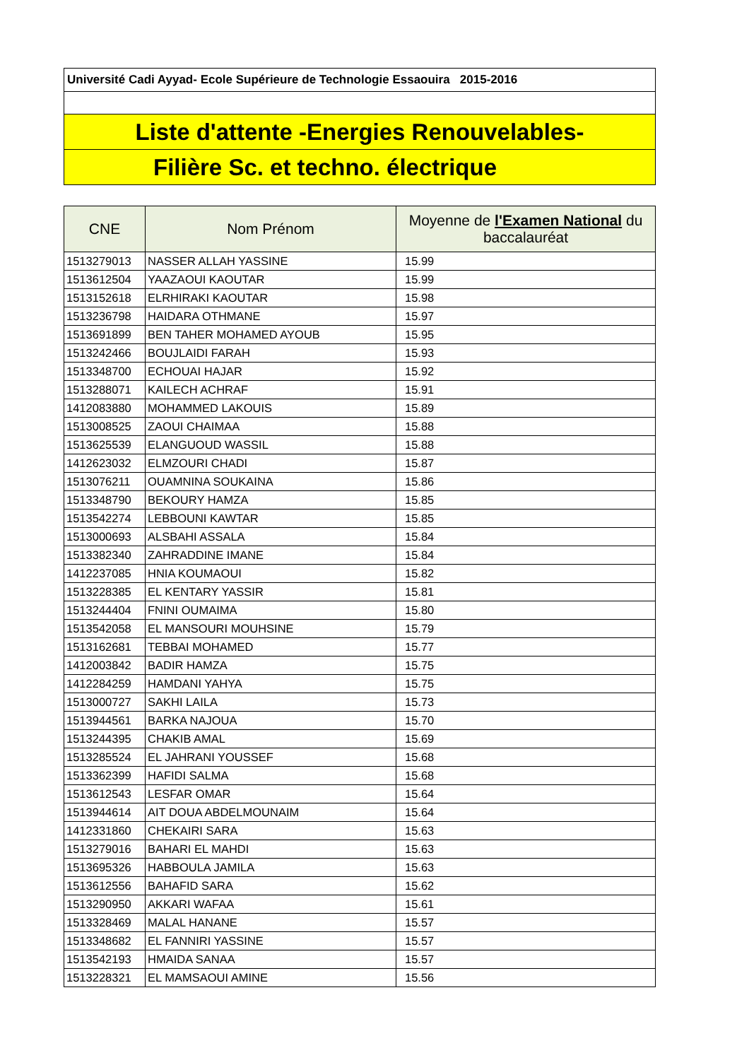Université Cadi Ayyad- Ecole Supérieure de Technologie Essaouira 2015-2016
Liste d'attente -Energies Renouvelables-
Filière Sc. et techno. électrique
| CNE | Nom Prénom | Moyenne de l'Examen National du baccalauréat |
| --- | --- | --- |
| 1513279013 | NASSER ALLAH YASSINE | 15.99 |
| 1513612504 | YAAZAOUI KAOUTAR | 15.99 |
| 1513152618 | ELRHIRAKI KAOUTAR | 15.98 |
| 1513236798 | HAIDARA OTHMANE | 15.97 |
| 1513691899 | BEN TAHER MOHAMED AYOUB | 15.95 |
| 1513242466 | BOUJLAIDI FARAH | 15.93 |
| 1513348700 | ECHOUAI HAJAR | 15.92 |
| 1513288071 | KAILECH ACHRAF | 15.91 |
| 1412083880 | MOHAMMED LAKOUIS | 15.89 |
| 1513008525 | ZAOUI CHAIMAA | 15.88 |
| 1513625539 | ELANGUOUD WASSIL | 15.88 |
| 1412623032 | ELMZOURI CHADI | 15.87 |
| 1513076211 | OUAMNINA SOUKAINA | 15.86 |
| 1513348790 | BEKOURY HAMZA | 15.85 |
| 1513542274 | LEBBOUNI KAWTAR | 15.85 |
| 1513000693 | ALSBAHI ASSALA | 15.84 |
| 1513382340 | ZAHRADDINE IMANE | 15.84 |
| 1412237085 | HNIA KOUMAOUI | 15.82 |
| 1513228385 | EL KENTARY YASSIR | 15.81 |
| 1513244404 | FNINI OUMAIMA | 15.80 |
| 1513542058 | EL MANSOURI MOUHSINE | 15.79 |
| 1513162681 | TEBBAI MOHAMED | 15.77 |
| 1412003842 | BADIR HAMZA | 15.75 |
| 1412284259 | HAMDANI YAHYA | 15.75 |
| 1513000727 | SAKHI LAILA | 15.73 |
| 1513944561 | BARKA NAJOUA | 15.70 |
| 1513244395 | CHAKIB AMAL | 15.69 |
| 1513285524 | EL JAHRANI YOUSSEF | 15.68 |
| 1513362399 | HAFIDI SALMA | 15.68 |
| 1513612543 | LESFAR OMAR | 15.64 |
| 1513944614 | AIT DOUA ABDELMOUNAIM | 15.64 |
| 1412331860 | CHEKAIRI SARA | 15.63 |
| 1513279016 | BAHARI EL MAHDI | 15.63 |
| 1513695326 | HABBOULA JAMILA | 15.63 |
| 1513612556 | BAHAFID SARA | 15.62 |
| 1513290950 | AKKARI WAFAA | 15.61 |
| 1513328469 | MALAL HANANE | 15.57 |
| 1513348682 | EL FANNIRI YASSINE | 15.57 |
| 1513542193 | HMAIDA SANAA | 15.57 |
| 1513228321 | EL MAMSAOUI AMINE | 15.56 |